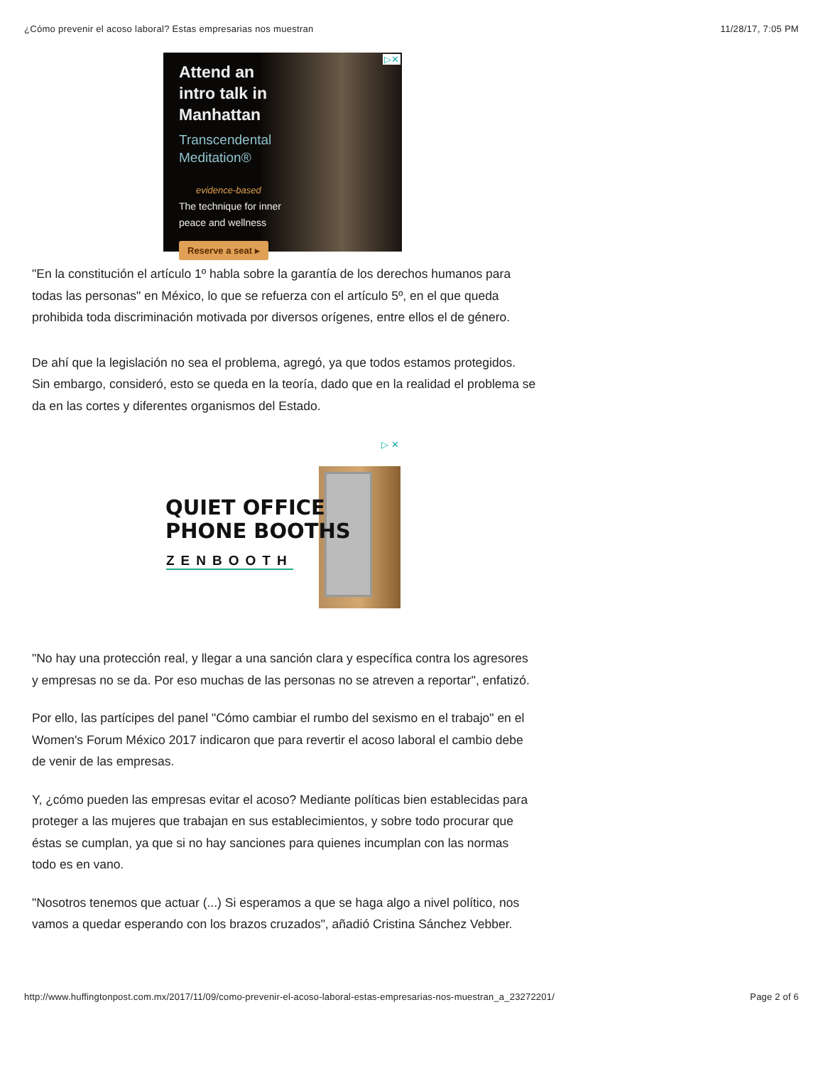¿Cómo prevenir el acoso laboral? Estas empresarias nos muestran 11/28/17, 7:05 PM
▷✕
Attend an
intro talk in
Manhattan
Transcendental
Meditation®
evidence-based
The technique for inner
peace and wellness
Reserve a seat ▸
"En la constitución el artículo 1º habla sobre la garantía de los derechos humanos para todas las personas" en México, lo que se refuerza con el artículo 5º, en el que queda prohibida toda discriminación motivada por diversos orígenes, entre ellos el de género.
De ahí que la legislación no sea el problema, agregó, ya que todos estamos protegidos. Sin embargo, consideró, esto se queda en la teoría, dado que en la realidad el problema se da en las cortes y diferentes organismos del Estado.
▷ ✕
QUIET OFFICE
PHONE BOOTHS
ZENBOOTH
"No hay una protección real, y llegar a una sanción clara y específica contra los agresores y empresas no se da. Por eso muchas de las personas no se atreven a reportar", enfatizó.
Por ello, las partícipes del panel "Cómo cambiar el rumbo del sexismo en el trabajo" en el Women's Forum México 2017 indicaron que para revertir el acoso laboral el cambio debe de venir de las empresas.
Y, ¿cómo pueden las empresas evitar el acoso? Mediante políticas bien establecidas para proteger a las mujeres que trabajan en sus establecimientos, y sobre todo procurar que éstas se cumplan, ya que si no hay sanciones para quienes incumplan con las normas todo es en vano.
"Nosotros tenemos que actuar (...) Si esperamos a que se haga algo a nivel político, nos vamos a quedar esperando con los brazos cruzados", añadió Cristina Sánchez Vebber.
http://www.huffingtonpost.com.mx/2017/11/09/como-prevenir-el-acoso-laboral-estas-empresarias-nos-muestran_a_23272201/ Page 2 of 6